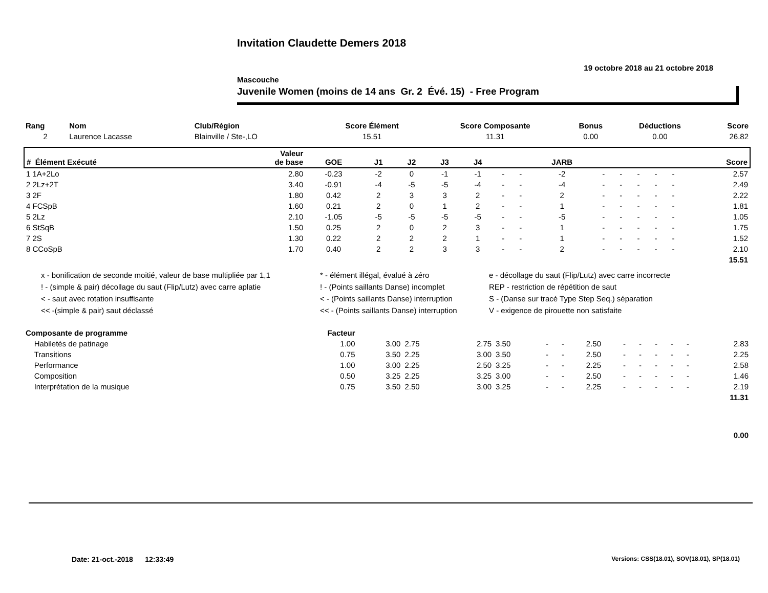Invitation Claudette Demers 2018
19 octobre 2018 au 21 octobre 2018
Mascouche
Juvenile Women (moins de 14 ans Gr. 2 Évé. 15) - Free Program
| Rang | Nom | Club/Région | Score Élément | Score Composante | Bonus | Déductions | Score |
| --- | --- | --- | --- | --- | --- | --- | --- |
| 2 | Laurence Lacasse | Blainville / Ste-,LO | 15.51 | 11.31 | 0.00 | 0.00 | 26.82 |
| # Élément Exécuté | Valeur de base | GOE | J1 | J2 | J3 | J4 | | | JARB | | | | | | Score |
| --- | --- | --- | --- | --- | --- | --- | --- | --- | --- | --- | --- | --- | --- | --- | --- |
| 1 1A+2Lo | 2.80 | -0.23 | -2 | 0 | -1 | -1 | - | - | -2 | - | - | - | - | - | 2.57 |
| 2 2Lz+2T | 3.40 | -0.91 | -4 | -5 | -5 | -4 | - | - | -4 | - | - | - | - | - | 2.49 |
| 3 2F | 1.80 | 0.42 | 2 | 3 | 3 | 2 | - | - | 2 | - | - | - | - | - | 2.22 |
| 4 FCSpB | 1.60 | 0.21 | 2 | 0 | 1 | 2 | - | - | 1 | - | - | - | - | - | 1.81 |
| 5 2Lz | 2.10 | -1.05 | -5 | -5 | -5 | -5 | - | - | -5 | - | - | - | - | - | 1.05 |
| 6 StSqB | 1.50 | 0.25 | 2 | 0 | 2 | 3 | - | - | 1 | - | - | - | - | - | 1.75 |
| 7 2S | 1.30 | 0.22 | 2 | 2 | 2 | 1 | - | - | 1 | - | - | - | - | - | 1.52 |
| 8 CCoSpB | 1.70 | 0.40 | 2 | 2 | 3 | 3 | - | - | 2 | - | - | - | - | - | 2.10 |
| | | | | | | | | | | | | | | | 15.51 |
x - bonification de seconde moitié, valeur de base multipliée par 1,1
* - élément illégal, évalué à zéro
e - décollage du saut (Flip/Lutz) avec carre incorrecte
! - (simple & pair) décollage du saut (Flip/Lutz) avec carre aplatie
! - (Points saillants Danse) incomplet
REP - restriction de répétition de saut
< - saut avec rotation insuffisante
< - (Points saillants Danse) interruption
S - (Danse sur tracé Type Step Seq.) séparation
<< -(simple & pair) saut déclassé
<< - (Points saillants Danse) interruption
V - exigence de pirouette non satisfaite
| Composante de programme | Facteur | | | | | | | | | | | | | |
| --- | --- | --- | --- | --- | --- | --- | --- | --- | --- | --- | --- | --- | --- | --- |
| Habiletés de patinage | 1.00 | 3.00 | 2.75 | 2.75 | 3.50 | - | - | 2.50 | - | - | - | - | - | 2.83 |
| Transitions | 0.75 | 3.50 | 2.25 | 3.00 | 3.50 | - | - | 2.50 | - | - | - | - | - | 2.25 |
| Performance | 1.00 | 3.00 | 2.25 | 2.50 | 3.25 | - | - | 2.25 | - | - | - | - | - | 2.58 |
| Composition | 0.50 | 3.25 | 2.25 | 3.25 | 3.00 | - | - | 2.50 | - | - | - | - | - | 1.46 |
| Interprétation de la musique | 0.75 | 3.50 | 2.50 | 3.00 | 3.25 | - | - | 2.25 | - | - | - | - | - | 2.19 |
| | | | | | | | | | | | | | | 11.31 |
| | | | | | | | | | | | | | | 0.00 |
Date: 21-oct.-2018 12:33:49
Versions: CSS(18.01), SOV(18.01), SP(18.01)